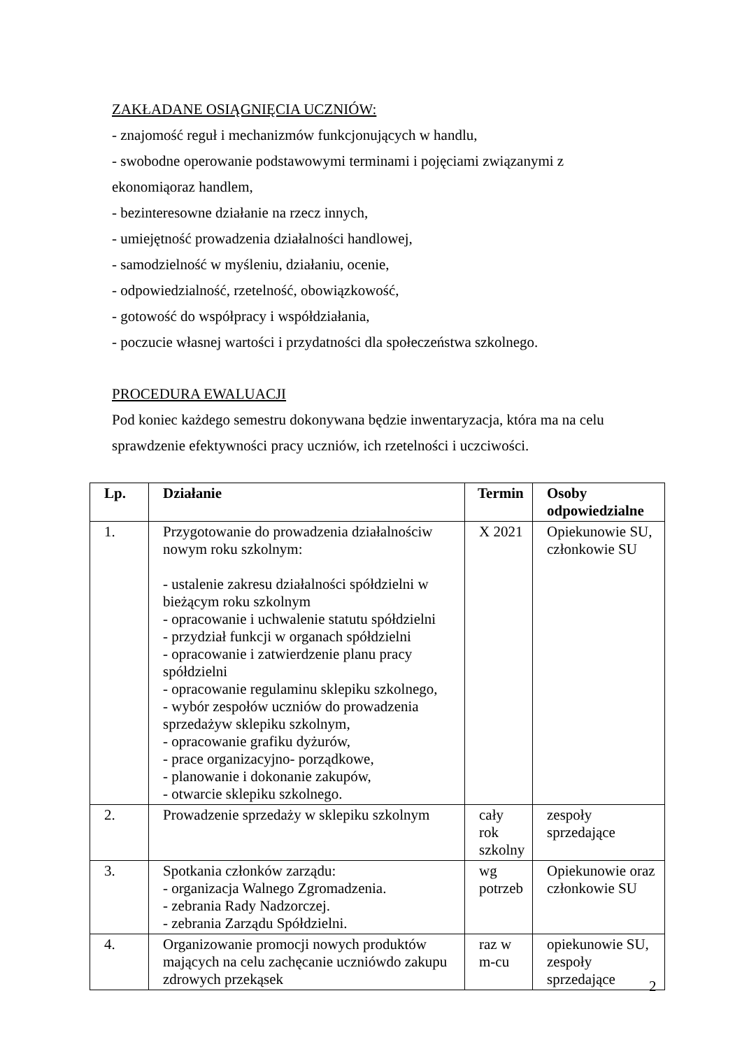ZAKŁADANE OSIĄGNIĘCIA UCZNIÓW:
- znajomość reguł i mechanizmów funkcjonujących w handlu,
- swobodne operowanie podstawowymi terminami i pojęciami związanymi z ekonomiąoraz handlem,
- bezinteresowne działanie na rzecz innych,
- umiejętność prowadzenia działalności handlowej,
- samodzielność w myśleniu, działaniu, ocenie,
- odpowiedzialność, rzetelność, obowiązkowość,
- gotowość do współpracy i współdziałania,
- poczucie własnej wartości i przydatności dla społeczeństwa szkolnego.
PROCEDURA EWALUACJI
Pod koniec każdego semestru dokonywana będzie inwentaryzacja, która ma na celu sprawdzenie efektywności pracy uczniów, ich rzetelności i uczciwości.
| Lp. | Działanie | Termin | Osoby odpowiedzialne |
| --- | --- | --- | --- |
| 1. | Przygotowanie do prowadzenia działalnościw nowym roku szkolnym: - ustalenie zakresu działalności spółdzielni w bieżącym roku szkolnym - opracowanie i uchwalenie statutu spółdzielni - przydział funkcji w organach spółdzielni - opracowanie i zatwierdzenie planu pracy spółdzielni - opracowanie regulaminu sklepiku szkolnego, - wybór zespołów uczniów do prowadzenia sprzedażyw sklepiku szkolnym, - opracowanie grafiku dyżurów, - prace organizacyjno- porządkowe, - planowanie i dokonanie zakupów, - otwarcie sklepiku szkolnego. | X 2021 | Opiekunowie SU, członkowie SU |
| 2. | Prowadzenie sprzedaży w sklepiku szkolnym | cały rok szkolny | zespoły sprzedające |
| 3. | Spotkania członków zarządu: - organizacja Walnego Zgromadzenia. - zebrania Rady Nadzorczej. - zebrania Zarządu Spółdzielni. | wg potrzeb | Opiekunowie oraz członkowie SU |
| 4. | Organizowanie promocji nowych produktów mających na celu zachęcanie uczniówdo zakupu zdrowych przekąsek | raz w m-cu | opiekunowie SU, zespoły sprzedające |
2